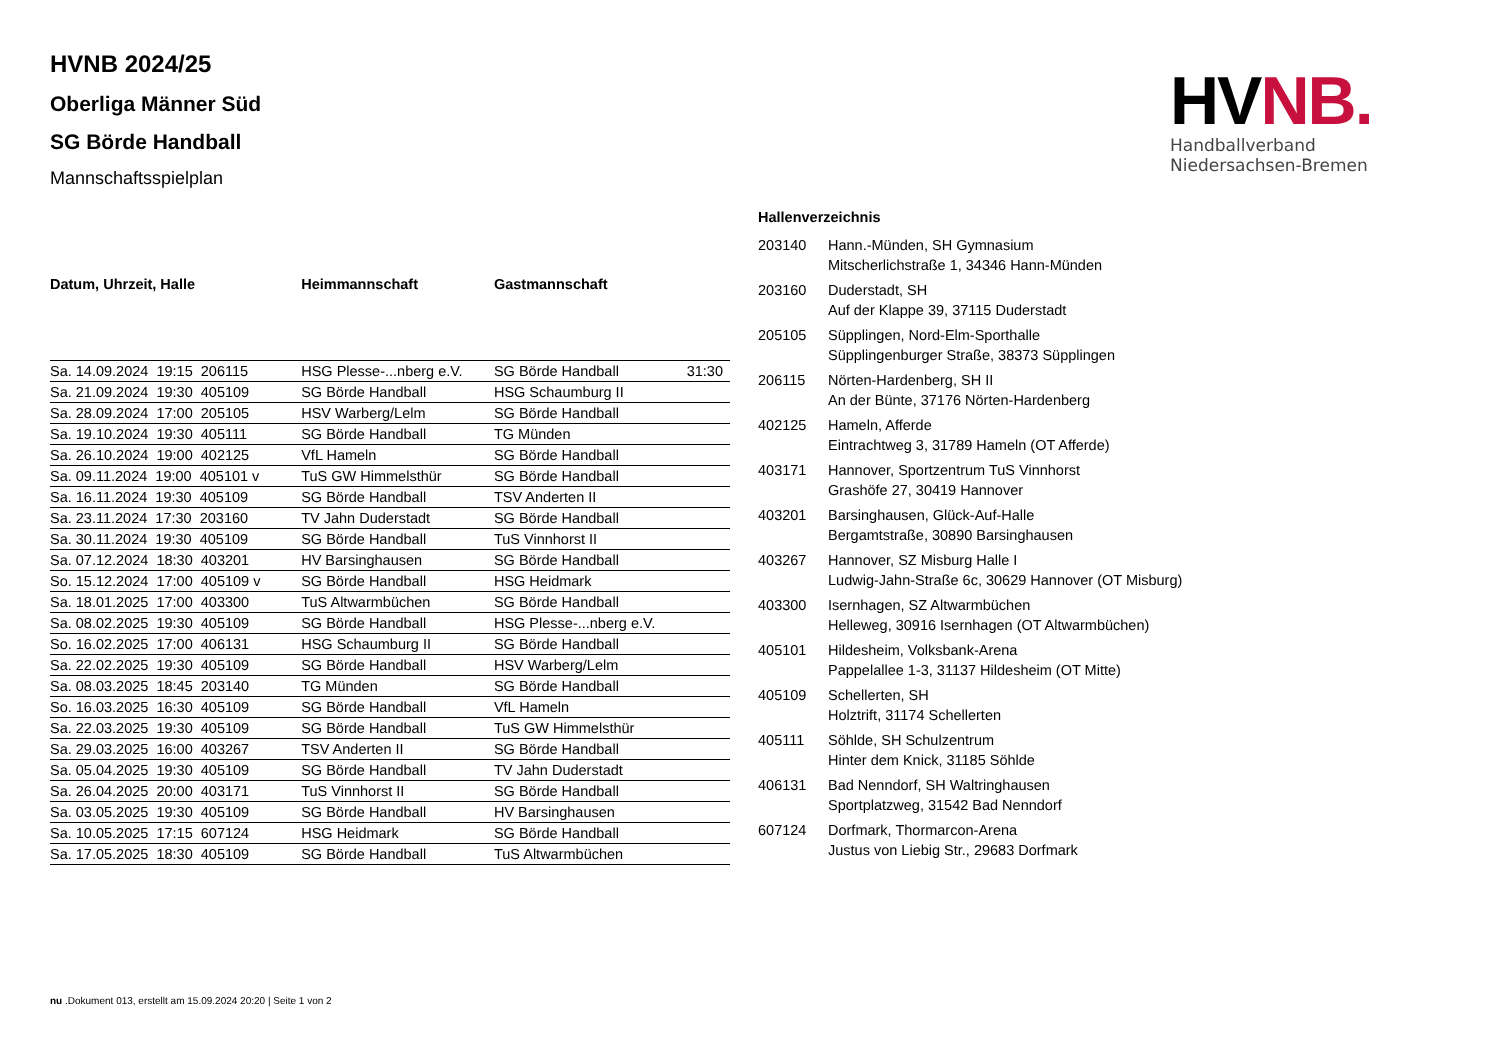HVNB.
Handballverband Niedersachsen-Bremen
HVNB 2024/25
Oberliga Männer Süd
SG Börde Handball
Mannschaftsspielplan
| Datum, Uhrzeit, Halle | Heimmannschaft | Gastmannschaft | |
| --- | --- | --- | --- |
| Sa. 14.09.2024 19:15 206115 | HSG Plesse-...nberg e.V. | SG Börde Handball | 31:30 |
| Sa. 21.09.2024 19:30 405109 | SG Börde Handball | HSG Schaumburg II | |
| Sa. 28.09.2024 17:00 205105 | HSV Warberg/Lelm | SG Börde Handball | |
| Sa. 19.10.2024 19:30 405111 | SG Börde Handball | TG Münden | |
| Sa. 26.10.2024 19:00 402125 | VfL Hameln | SG Börde Handball | |
| Sa. 09.11.2024 19:00 405101 v | TuS GW Himmelsthür | SG Börde Handball | |
| Sa. 16.11.2024 19:30 405109 | SG Börde Handball | TSV Anderten II | |
| Sa. 23.11.2024 17:30 203160 | TV Jahn Duderstadt | SG Börde Handball | |
| Sa. 30.11.2024 19:30 405109 | SG Börde Handball | TuS Vinnhorst II | |
| Sa. 07.12.2024 18:30 403201 | HV Barsinghausen | SG Börde Handball | |
| So. 15.12.2024 17:00 405109 v | SG Börde Handball | HSG Heidmark | |
| Sa. 18.01.2025 17:00 403300 | TuS Altwarmbüchen | SG Börde Handball | |
| Sa. 08.02.2025 19:30 405109 | SG Börde Handball | HSG Plesse-...nberg e.V. | |
| So. 16.02.2025 17:00 406131 | HSG Schaumburg II | SG Börde Handball | |
| Sa. 22.02.2025 19:30 405109 | SG Börde Handball | HSV Warberg/Lelm | |
| Sa. 08.03.2025 18:45 203140 | TG Münden | SG Börde Handball | |
| So. 16.03.2025 16:30 405109 | SG Börde Handball | VfL Hameln | |
| Sa. 22.03.2025 19:30 405109 | SG Börde Handball | TuS GW Himmelsthür | |
| Sa. 29.03.2025 16:00 403267 | TSV Anderten II | SG Börde Handball | |
| Sa. 05.04.2025 19:30 405109 | SG Börde Handball | TV Jahn Duderstadt | |
| Sa. 26.04.2025 20:00 403171 | TuS Vinnhorst II | SG Börde Handball | |
| Sa. 03.05.2025 19:30 405109 | SG Börde Handball | HV Barsinghausen | |
| Sa. 10.05.2025 17:15 607124 | HSG Heidmark | SG Börde Handball | |
| Sa. 17.05.2025 18:30 405109 | SG Börde Handball | TuS Altwarmbüchen | |
Hallenverzeichnis
| 203140 | Hann.-Münden, SH Gymnasium Mitscherlichstraße 1, 34346 Hann-Münden |
| 203160 | Duderstadt, SH Auf der Klappe 39, 37115 Duderstadt |
| 205105 | Süpplingen, Nord-Elm-Sporthalle Süpplingenburger Straße, 38373 Süpplingen |
| 206115 | Nörten-Hardenberg, SH II An der Bünte, 37176 Nörten-Hardenberg |
| 402125 | Hameln, Afferde Eintrachtweg 3, 31789 Hameln (OT Afferde) |
| 403171 | Hannover, Sportzentrum TuS Vinnhorst Grashöfe 27, 30419 Hannover |
| 403201 | Barsinghausen, Glück-Auf-Halle Bergamtstraße, 30890 Barsinghausen |
| 403267 | Hannover, SZ Misburg Halle I Ludwig-Jahn-Straße 6c, 30629 Hannover (OT Misburg) |
| 403300 | Isernhagen, SZ Altwarmbüchen Helleweg, 30916 Isernhagen (OT Altwarmbüchen) |
| 405101 | Hildesheim, Volksbank-Arena Pappelallee 1-3, 31137 Hildesheim (OT Mitte) |
| 405109 | Schellerten, SH Holztrift, 31174 Schellerten |
| 405111 | Söhlde, SH Schulzentrum Hinter dem Knick, 31185 Söhlde |
| 406131 | Bad Nenndorf, SH Waltringhausen Sportplatzweg, 31542 Bad Nenndorf |
| 607124 | Dorfmark, Thormarcon-Arena Justus von Liebig Str., 29683 Dorfmark |
nu .Dokument 013, erstellt am 15.09.2024 20:20 | Seite 1 von 2